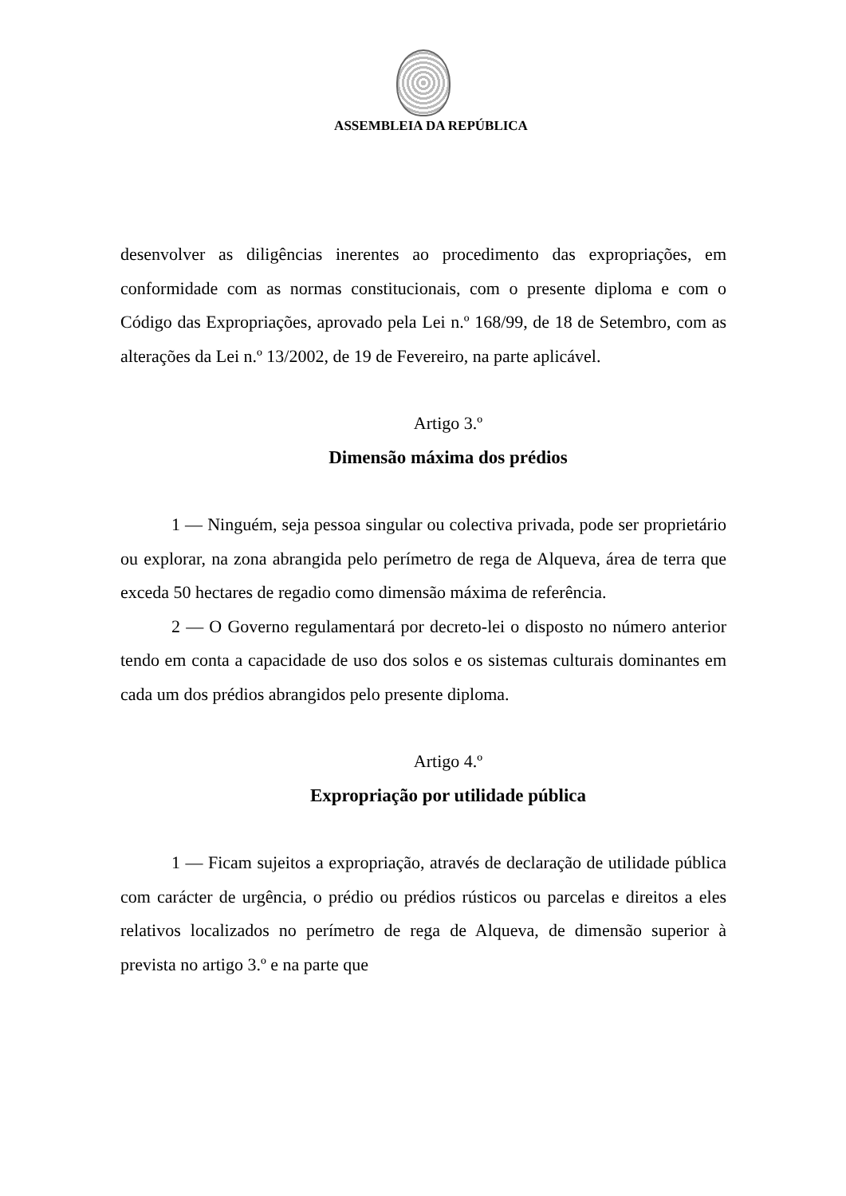ASSEMBLEIA DA REPÚBLICA
desenvolver as diligências inerentes ao procedimento das expropriações, em conformidade com as normas constitucionais, com o presente diploma e com o Código das Expropriações, aprovado pela Lei n.º 168/99, de 18 de Setembro, com as alterações da Lei n.º 13/2002, de 19 de Fevereiro, na parte aplicável.
Artigo 3.º
Dimensão máxima dos prédios
1 — Ninguém, seja pessoa singular ou colectiva privada, pode ser proprietário ou explorar, na zona abrangida pelo perímetro de rega de Alqueva, área de terra que exceda 50 hectares de regadio como dimensão máxima de referência.
2 — O Governo regulamentará por decreto-lei o disposto no número anterior tendo em conta a capacidade de uso dos solos e os sistemas culturais dominantes em cada um dos prédios abrangidos pelo presente diploma.
Artigo 4.º
Expropriação por utilidade pública
1 — Ficam sujeitos a expropriação, através de declaração de utilidade pública com carácter de urgência, o prédio ou prédios rústicos ou parcelas e direitos a eles relativos localizados no perímetro de rega de Alqueva, de dimensão superior à prevista no artigo 3.º e na parte que